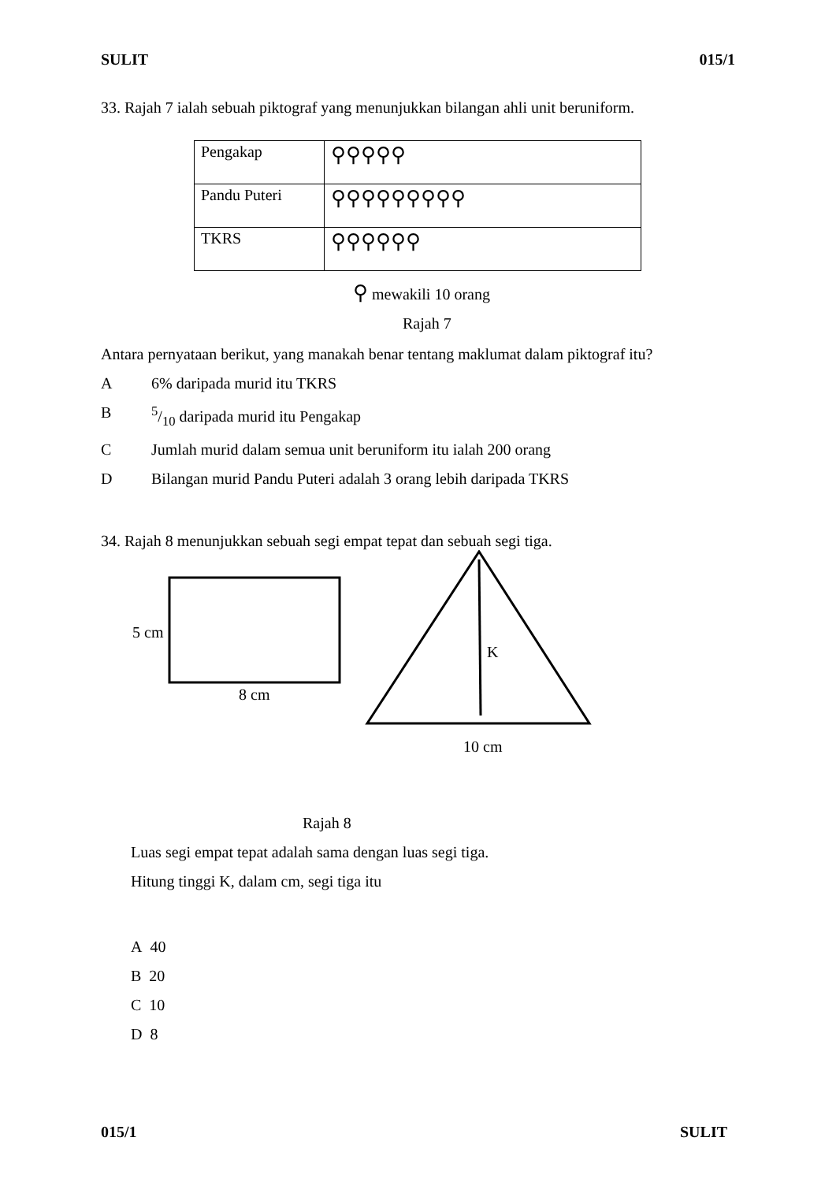SULIT 015/1
33. Rajah 7 ialah sebuah piktograf yang menunjukkan bilangan ahli unit beruniform.
| Pengakap | ⚲⚲⚲⚲⚲ |
| Pandu Puteri | ⚲⚲⚲⚲⚲⚲⚲⚲⚲ |
| TKRS | ⚲⚲⚲⚲⚲⚲ |
⚲ mewakili 10 orang
Rajah 7
Antara pernyataan berikut, yang manakah benar tentang maklumat dalam piktograf itu?
A 6% daripada murid itu TKRS
B 5/10 daripada murid itu Pengakap
C Jumlah murid dalam semua unit beruniform itu ialah 200 orang
D Bilangan murid Pandu Puteri adalah 3 orang lebih daripada TKRS
34. Rajah 8 menunjukkan sebuah segi empat tepat dan sebuah segi tiga.
5 cm
8 cm
K
10 cm
Rajah 8
Luas segi empat tepat adalah sama dengan luas segi tiga.
Hitung tinggi K, dalam cm, segi tiga itu
A 40
B 20
C 10
D 8
015/1 SULIT